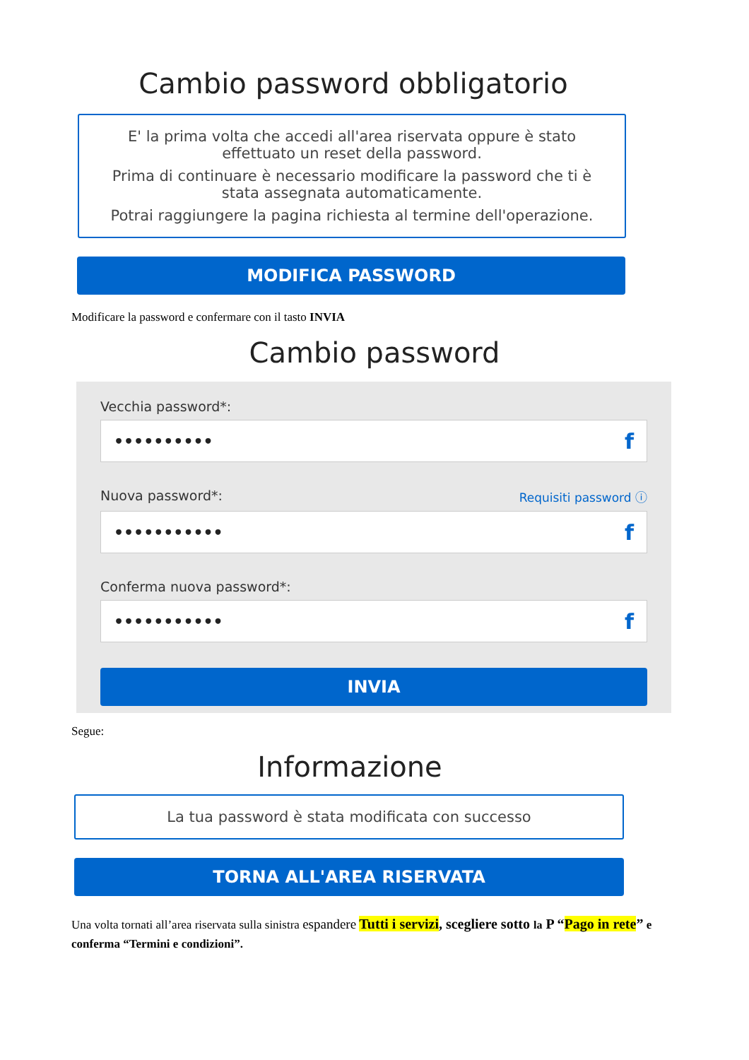Cambio password obbligatorio
E' la prima volta che accedi all'area riservata oppure è stato
effettuato un reset della password.
Prima di continuare è necessario modificare la password che ti è
stata assegnata automaticamente.
Potrai raggiungere la pagina richiesta al termine dell'operazione.
MODIFICA PASSWORD
Modificare la password e confermare con il tasto INVIA
Cambio password
Vecchia password*:
•••••••••• f
Nuova password*: Requisiti password ⓘ
••••••••••• f
Conferma nuova password*:
••••••••••• f
INVIA
Segue:
Informazione
La tua password è stata modificata con successo
TORNA ALL'AREA RISERVATA
Una volta tornati all’area riservata sulla sinistra espandere Tutti i servizi, scegliere sotto la P “Pago in rete” e conferma “Termini e condizioni”.